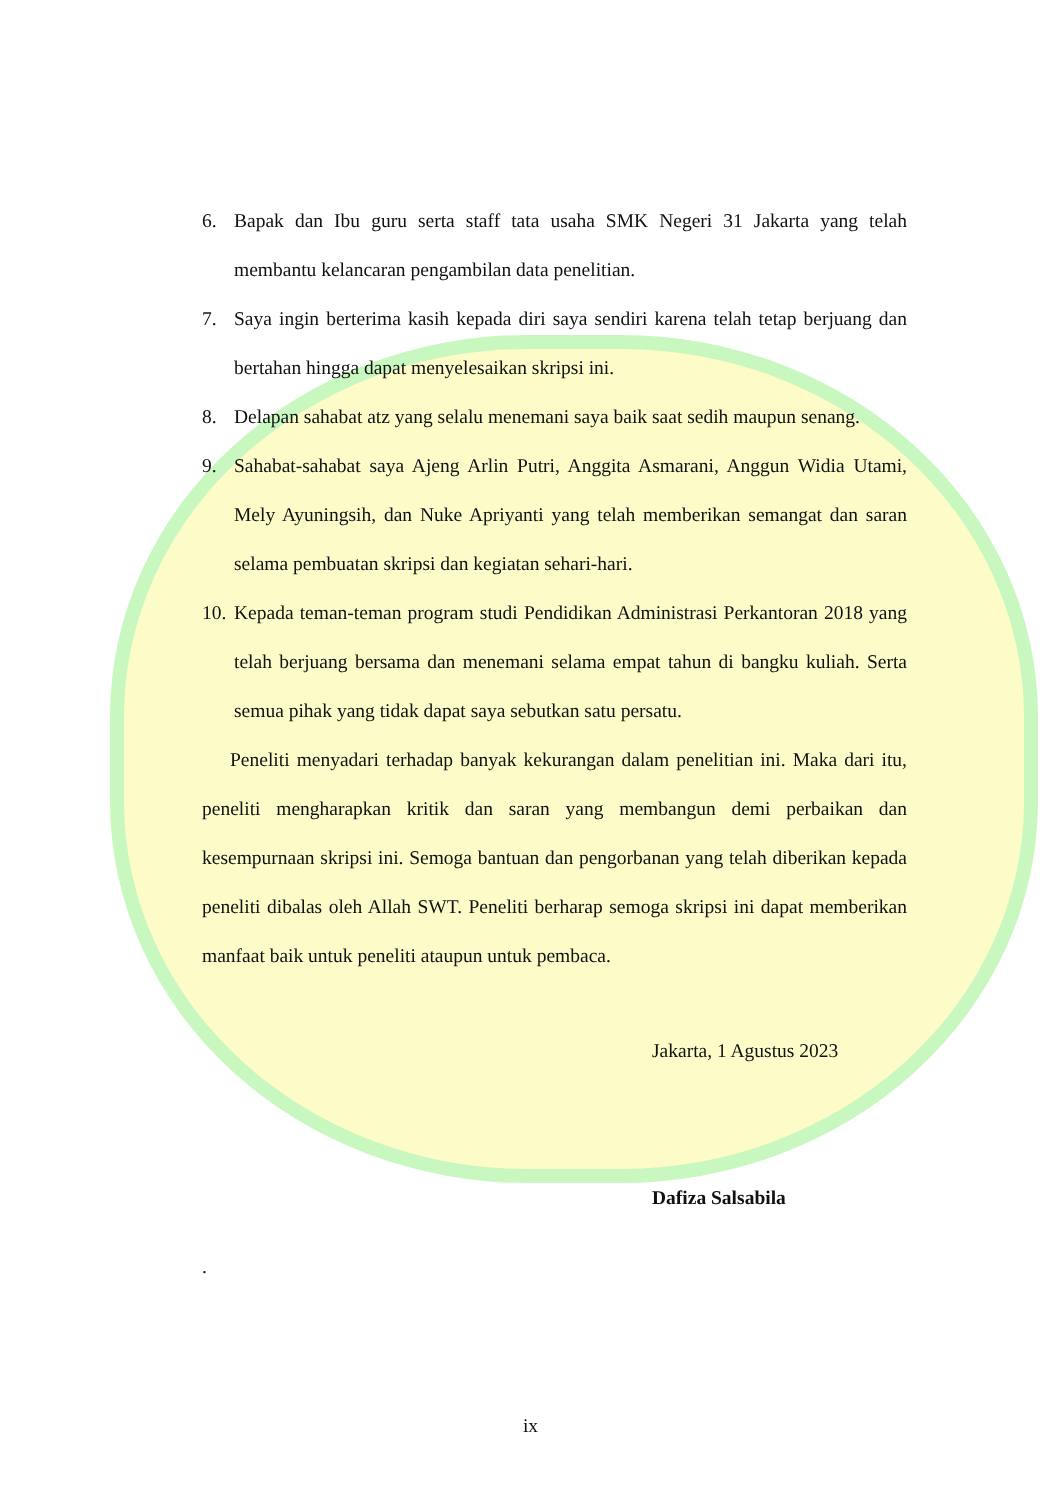6. Bapak dan Ibu guru serta staff tata usaha SMK Negeri 31 Jakarta yang telah membantu kelancaran pengambilan data penelitian.
7. Saya ingin berterima kasih kepada diri saya sendiri karena telah tetap berjuang dan bertahan hingga dapat menyelesaikan skripsi ini.
8. Delapan sahabat atz yang selalu menemani saya baik saat sedih maupun senang.
9. Sahabat-sahabat saya Ajeng Arlin Putri, Anggita Asmarani, Anggun Widia Utami, Mely Ayuningsih, dan Nuke Apriyanti yang telah memberikan semangat dan saran selama pembuatan skripsi dan kegiatan sehari-hari.
10.
Kepada teman-teman program studi Pendidikan Administrasi Perkantoran 2018 yang telah berjuang bersama dan menemani selama empat tahun di bangku kuliah. Serta semua pihak yang tidak dapat saya sebutkan satu persatu.
Peneliti menyadari terhadap banyak kekurangan dalam penelitian ini. Maka dari itu, peneliti mengharapkan kritik dan saran yang membangun demi perbaikan dan kesempurnaan skripsi ini. Semoga bantuan dan pengorbanan yang telah diberikan kepada peneliti dibalas oleh Allah SWT. Peneliti berharap semoga skripsi ini dapat memberikan manfaat baik untuk peneliti ataupun untuk pembaca.
Jakarta, 1 Agustus 2023
Dafiza Salsabila
.
ix